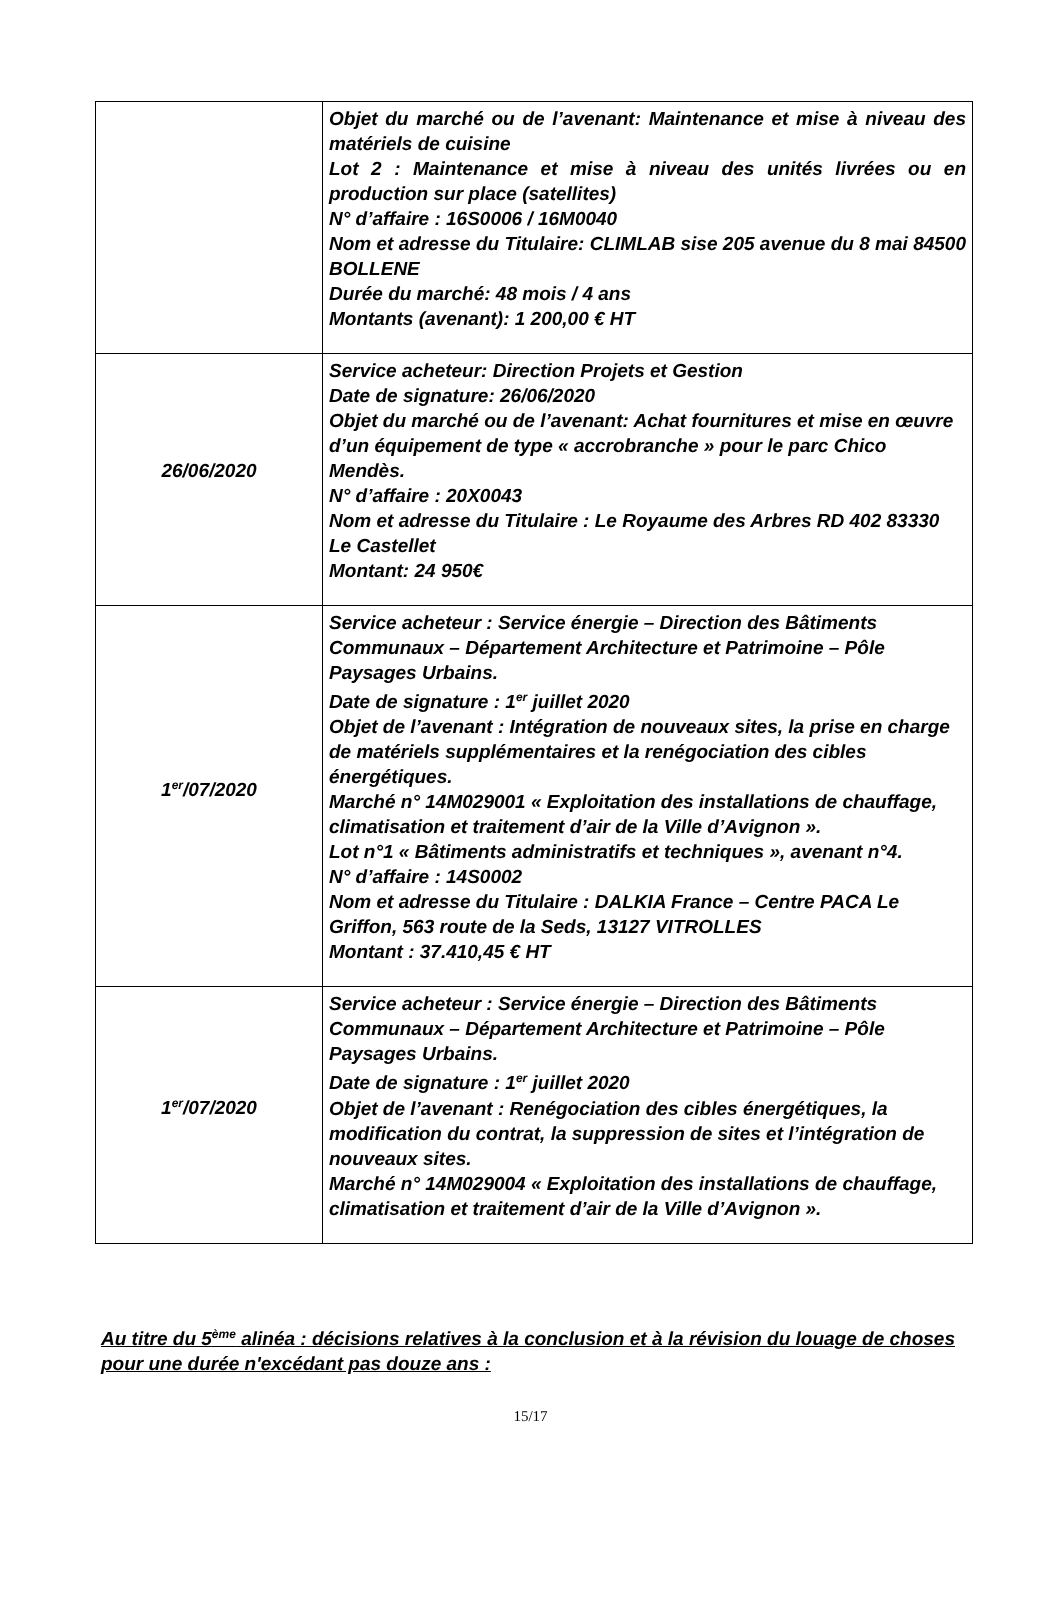| | Objet du marché ou de l’avenant: Maintenance et mise à niveau des matériels de cuisine Lot 2 : Maintenance et mise à niveau des unités livrées ou en production sur place (satellites) N° d’affaire : 16S0006 / 16M0040 Nom et adresse du Titulaire: CLIMLAB sise 205 avenue du 8 mai 84500 BOLLENE Durée du marché: 48 mois / 4 ans Montants (avenant): 1 200,00 € HT |
| 26/06/2020 | Service acheteur: Direction Projets et Gestion Date de signature: 26/06/2020 Objet du marché ou de l’avenant: Achat fournitures et mise en œuvre d’un équipement de type « accrobranche » pour le parc Chico Mendès. N° d’affaire : 20X0043 Nom et adresse du Titulaire : Le Royaume des Arbres RD 402 83330 Le Castellet Montant: 24 950€ |
| 1<sup>er</sup>/07/2020 | Service acheteur : Service énergie – Direction des Bâtiments Communaux – Département Architecture et Patrimoine – Pôle Paysages Urbains. Date de signature : 1<sup>er</sup> juillet 2020 Objet de l’avenant : Intégration de nouveaux sites, la prise en charge de matériels supplémentaires et la renégociation des cibles énergétiques. Marché n° 14M029001 « Exploitation des installations de chauffage, climatisation et traitement d’air de la Ville d’Avignon ». Lot n°1 « Bâtiments administratifs et techniques », avenant n°4. N° d’affaire : 14S0002 Nom et adresse du Titulaire : DALKIA France – Centre PACA Le Griffon, 563 route de la Seds, 13127 VITROLLES Montant : 37.410,45 € HT |
| 1<sup>er</sup>/07/2020 | Service acheteur : Service énergie – Direction des Bâtiments Communaux – Département Architecture et Patrimoine – Pôle Paysages Urbains. Date de signature : 1<sup>er</sup> juillet 2020 Objet de l’avenant : Renégociation des cibles énergétiques, la modification du contrat, la suppression de sites et l’intégration de nouveaux sites. Marché n° 14M029004 « Exploitation des installations de chauffage, climatisation et traitement d’air de la Ville d’Avignon ». |
Au titre du 5<sup>ème</sup> alinéa : décisions relatives à la conclusion et à la révision du louage de choses pour une durée n'excédant pas douze ans :
15/17